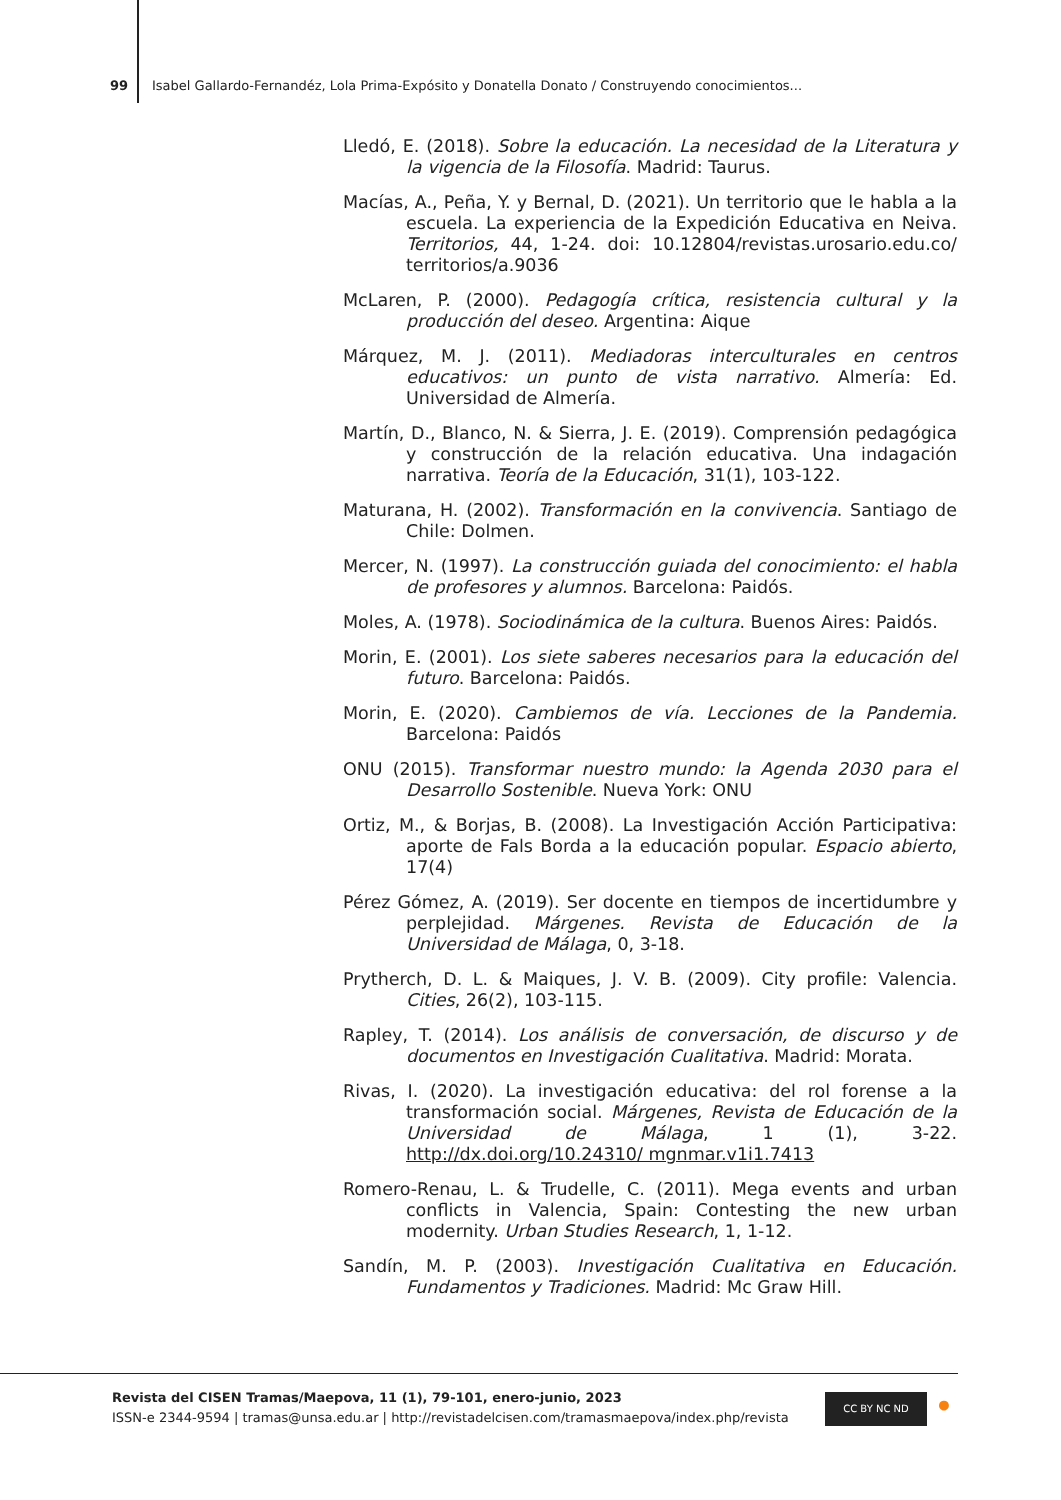99 Isabel Gallardo-Fernandéz, Lola Prima-Expósito y Donatella Donato / Construyendo conocimientos...
Lledó, E. (2018). Sobre la educación. La necesidad de la Literatura y la vigencia de la Filosofía. Madrid: Taurus.
Macías, A., Peña, Y. y Bernal, D. (2021). Un territorio que le habla a la escuela. La experiencia de la Expedición Educativa en Neiva. Territorios, 44, 1-24. doi: 10.12804/revistas.urosario.edu.co/ territorios/a.9036
McLaren, P. (2000). Pedagogía crítica, resistencia cultural y la producción del deseo. Argentina: Aique
Márquez, M. J. (2011). Mediadoras interculturales en centros educativos: un punto de vista narrativo. Almería: Ed. Universidad de Almería.
Martín, D., Blanco, N. & Sierra, J. E. (2019). Comprensión pedagógica y construcción de la relación educativa. Una indagación narrativa. Teoría de la Educación, 31(1), 103-122.
Maturana, H. (2002). Transformación en la convivencia. Santiago de Chile: Dolmen.
Mercer, N. (1997). La construcción guiada del conocimiento: el habla de profesores y alumnos. Barcelona: Paidós.
Moles, A. (1978). Sociodinámica de la cultura. Buenos Aires: Paidós.
Morin, E. (2001). Los siete saberes necesarios para la educación del futuro. Barcelona: Paidós.
Morin, E. (2020). Cambiemos de vía. Lecciones de la Pandemia. Barcelona: Paidós
ONU (2015). Transformar nuestro mundo: la Agenda 2030 para el Desarrollo Sostenible. Nueva York: ONU
Ortiz, M., & Borjas, B. (2008). La Investigación Acción Participativa: aporte de Fals Borda a la educación popular. Espacio abierto, 17(4)
Pérez Gómez, A. (2019). Ser docente en tiempos de incertidumbre y perplejidad. Márgenes. Revista de Educación de la Universidad de Málaga, 0, 3-18.
Prytherch, D. L. & Maiques, J. V. B. (2009). City profile: Valencia. Cities, 26(2), 103-115.
Rapley, T. (2014). Los análisis de conversación, de discurso y de documentos en Investigación Cualitativa. Madrid: Morata.
Rivas, I. (2020). La investigación educativa: del rol forense a la transformación social. Márgenes, Revista de Educación de la Universidad de Málaga, 1 (1), 3-22. http://dx.doi.org/10.24310/ mgnmar.v1i1.7413
Romero-Renau, L. & Trudelle, C. (2011). Mega events and urban conflicts in Valencia, Spain: Contesting the new urban modernity. Urban Studies Research, 1, 1-12.
Sandín, M. P. (2003). Investigación Cualitativa en Educación. Fundamentos y Tradiciones. Madrid: Mc Graw Hill.
Revista del CISEN Tramas/Maepova, 11 (1), 79-101, enero-junio, 2023
ISSN-e 2344-9594 | tramas@unsa.edu.ar | http://revistadelcisen.com/tramasmaepova/index.php/revista
CC BY NC ND •